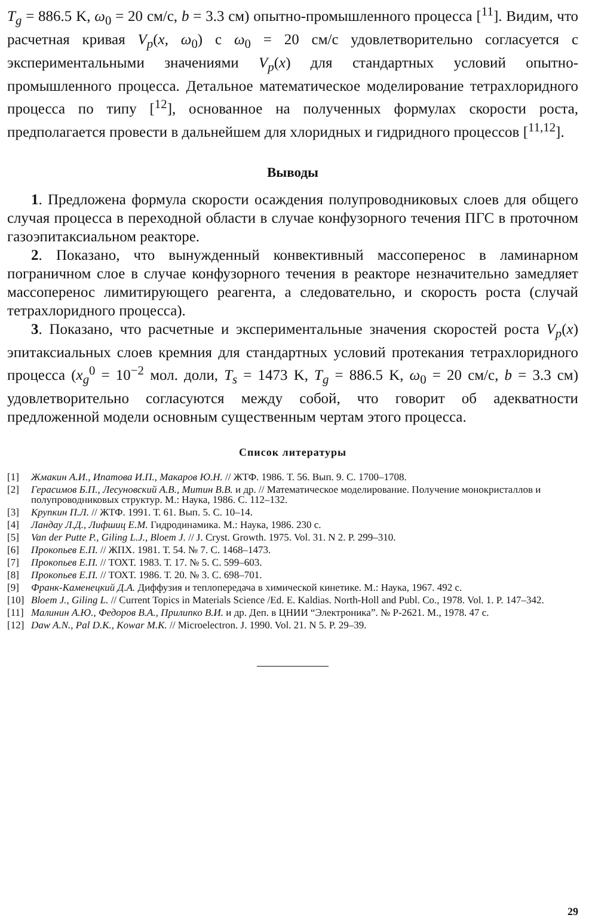T<sub>g</sub> = 886.5 K, ω<sub>0</sub> = 20 см/с, b = 3.3 см) опытно-промышленного процесса [<sup>11</sup>]. Видим, что расчетная кривая V<sub>p</sub>(x, ω<sub>0</sub>) с ω<sub>0</sub> = 20 см/с удовлетворительно согласуется с экспериментальными значениями V<sub>p</sub>(x) для стандартных условий опытно-промышленного процесса. Детальное математическое моделирование тетрахлоридного процесса по типу [<sup>12</sup>], основанное на полученных формулах скорости роста, предполагается провести в дальнейшем для хлоридных и гидридного процессов [<sup>11,12</sup>].
Выводы
1. Предложена формула скорости осаждения полупроводниковых слоев для общего случая процесса в переходной области в случае конфузорного течения ПГС в проточном газоэпитаксиальном реакторе.
2. Показано, что вынужденный конвективный массоперенос в ламинарном пограничном слое в случае конфузорного течения в реакторе незначительно замедляет массоперенос лимитирующего реагента, а следовательно, и скорость роста (случай тетрахлоридного процесса).
3. Показано, что расчетные и экспериментальные значения скоростей роста V<sub>p</sub>(x) эпитаксиальных слоев кремния для стандартных условий протекания тетрахлоридного процесса (x<sub>g</sub><sup>0</sup> = 10<sup>−2</sup> мол. доли, T<sub>s</sub> = 1473 K, T<sub>g</sub> = 886.5 K, ω<sub>0</sub> = 20 см/с, b = 3.3 см) удовлетворительно согласуются между собой, что говорит об адекватности предложенной модели основным существенным чертам этого процесса.
Список литературы
[1] Жмакин А.И., Ипатова И.П., Макаров Ю.Н. // ЖТФ. 1986. Т. 56. Вып. 9. С. 1700–1708.
[2] Герасимов Б.П., Лесуновский А.В., Митин В.В. и др. // Математическое моделирование. Получение монокристаллов и полупроводниковых структур. М.: Наука, 1986. С. 112–132.
[3] Крупкин П.Л. // ЖТФ. 1991. Т. 61. Вып. 5. С. 10–14.
[4] Ландау Л.Д., Лифшиц Е.М. Гидродинамика. М.: Наука, 1986. 230 с.
[5] Van der Putte P., Giling L.J., Bloem J. // J. Cryst. Growth. 1975. Vol. 31. N 2. P. 299–310.
[6] Прокопьев Е.П. // ЖПХ. 1981. Т. 54. № 7. С. 1468–1473.
[7] Прокопьев Е.П. // ТОХТ. 1983. Т. 17. № 5. С. 599–603.
[8] Прокопьев Е.П. // ТОХТ. 1986. Т. 20. № 3. С. 698–701.
[9] Франк-Каменецкий Д.А. Диффузия и теплопередача в химической кинетике. М.: Наука, 1967. 492 с.
[10] Bloem J., Giling L. // Current Topics in Materials Science /Ed. E. Kaldias. North-Holl and Publ. Co., 1978. Vol. 1. P. 147–342.
[11] Малинин А.Ю., Федоров В.А., Прилипко В.И. и др. Деп. в ЦНИИ “Электроника”. № Р-2621. М., 1978. 47 с.
[12] Daw A.N., Pal D.K., Kowar M.K. // Microelectron. J. 1990. Vol. 21. N 5. P. 29–39.
29